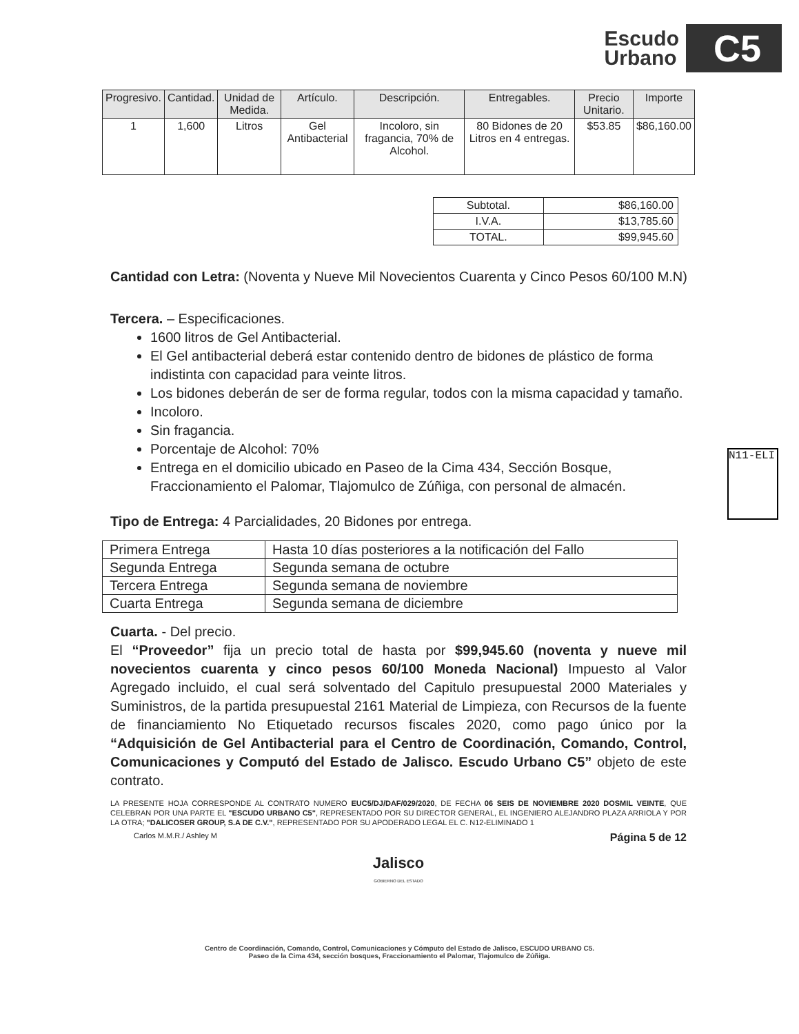Escudo
Urbano
C5
| Progresivo. | Cantidad. | Unidad de Medida. | Artículo. | Descripción. | Entregables. | Precio Unitario. | Importe |
| --- | --- | --- | --- | --- | --- | --- | --- |
| 1 | 1,600 | Litros | Gel Antibacterial | Incoloro, sin fragancia, 70% de Alcohol. | 80 Bidones de 20 Litros en 4 entregas. | $53.85 | $86,160.00 |
| Subtotal. | $86,160.00 |
| I.V.A. | $13,785.60 |
| TOTAL. | $99,945.60 |
Cantidad con Letra: (Noventa y Nueve Mil Novecientos Cuarenta y Cinco Pesos 60/100 M.N)
Tercera. – Especificaciones.
1600 litros de Gel Antibacterial.
El Gel antibacterial deberá estar contenido dentro de bidones de plástico de forma indistinta con capacidad para veinte litros.
Los bidones deberán de ser de forma regular, todos con la misma capacidad y tamaño.
Incoloro.
Sin fragancia.
Porcentaje de Alcohol: 70%
Entrega en el domicilio ubicado en Paseo de la Cima 434, Sección Bosque, Fraccionamiento el Palomar, Tlajomulco de Zúñiga, con personal de almacén.
Tipo de Entrega: 4 Parcialidades, 20 Bidones por entrega.
| Primera Entrega | Hasta 10 días posteriores a la notificación del Fallo |
| Segunda Entrega | Segunda semana de octubre |
| Tercera Entrega | Segunda semana de noviembre |
| Cuarta Entrega | Segunda semana de diciembre |
Cuarta. - Del precio.
El “Proveedor” fija un precio total de hasta por $99,945.60 (noventa y nueve mil novecientos cuarenta y cinco pesos 60/100 Moneda Nacional) Impuesto al Valor Agregado incluido, el cual será solventado del Capitulo presupuestal 2000 Materiales y Suministros, de la partida presupuestal 2161 Material de Limpieza, con Recursos de la fuente de financiamiento No Etiquetado recursos fiscales 2020, como pago único por la “Adquisición de Gel Antibacterial para el Centro de Coordinación, Comando, Control, Comunicaciones y Computó del Estado de Jalisco. Escudo Urbano C5” objeto de este contrato.
LA PRESENTE HOJA CORRESPONDE AL CONTRATO NUMERO EUC5/DJ/DAF/029/2020, DE FECHA 06 SEIS DE NOVIEMBRE 2020 DOSMIL VEINTE, QUE CELEBRAN POR UNA PARTE EL "ESCUDO URBANO C5", REPRESENTADO POR SU DIRECTOR GENERAL, EL INGENIERO ALEJANDRO PLAZA ARRIOLA Y POR LA OTRA; "DALICOSER GROUP, S.A DE C.V.", REPRESENTADO POR SU APODERADO LEGAL EL C. N12-ELIMINADO 1
Carlos M.M.R./ Ashley M Página 5 de 12
Jalisco
GOBIERNO DEL ESTADO
N11-ELI
Centro de Coordinación, Comando, Control, Comunicaciones y Cómputo del Estado de Jalisco, ESCUDO URBANO C5.
Paseo de la Cima 434, sección bosques, Fraccionamiento el Palomar, Tlajomulco de Zúñiga.